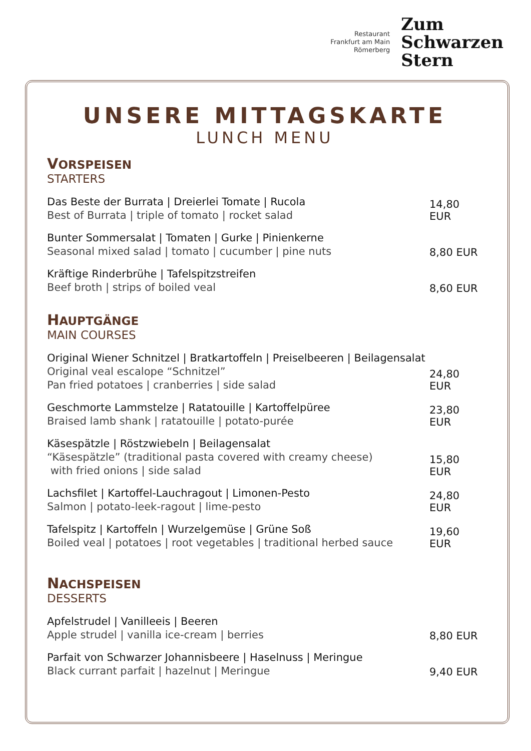Restaurant
Frankfurt am Main
Römerberg
Zum
Schwarzen
Stern
UNSERE MITTAGSKARTE
LUNCH MENU
VORSPEISEN
STARTERS
Das Beste der Burrata | Dreierlei Tomate | Rucola
Best of Burrata | triple of tomato | rocket salad
14,80 EUR
Bunter Sommersalat | Tomaten | Gurke | Pinienkerne
Seasonal mixed salad | tomato | cucumber | pine nuts
8,80 EUR
Kräftige Rinderbrühe | Tafelspitzstreifen
Beef broth | strips of boiled veal
8,60 EUR
HAUPTGÄNGE
MAIN COURSES
Original Wiener Schnitzel | Bratkartoffeln | Preiselbeeren | Beilagensalat
Original veal escalope “Schnitzel”
Pan fried potatoes | cranberries | side salad
24,80 EUR
Geschmorte Lammstelze | Ratatouille | Kartoffelpüree
Braised lamb shank | ratatouille | potato-purée
23,80 EUR
Käsespätzle | Röstzwiebeln | Beilagensalat
“Käsespätzle” (traditional pasta covered with creamy cheese)
with fried onions | side salad
15,80 EUR
Lachsfilet | Kartoffel-Lauchragout | Limonen-Pesto
Salmon | potato-leek-ragout | lime-pesto
24,80 EUR
Tafelspitz | Kartoffeln | Wurzelgemüse | Grüne Soß
Boiled veal | potatoes | root vegetables | traditional herbed sauce
19,60 EUR
NACHSPEISEN
DESSERTS
Apfelstrudel | Vanilleeis | Beeren
Apple strudel | vanilla ice-cream | berries
8,80 EUR
Parfait von Schwarzer Johannisbeere | Haselnuss | Meringue
Black currant parfait | hazelnut | Meringue
9,40 EUR